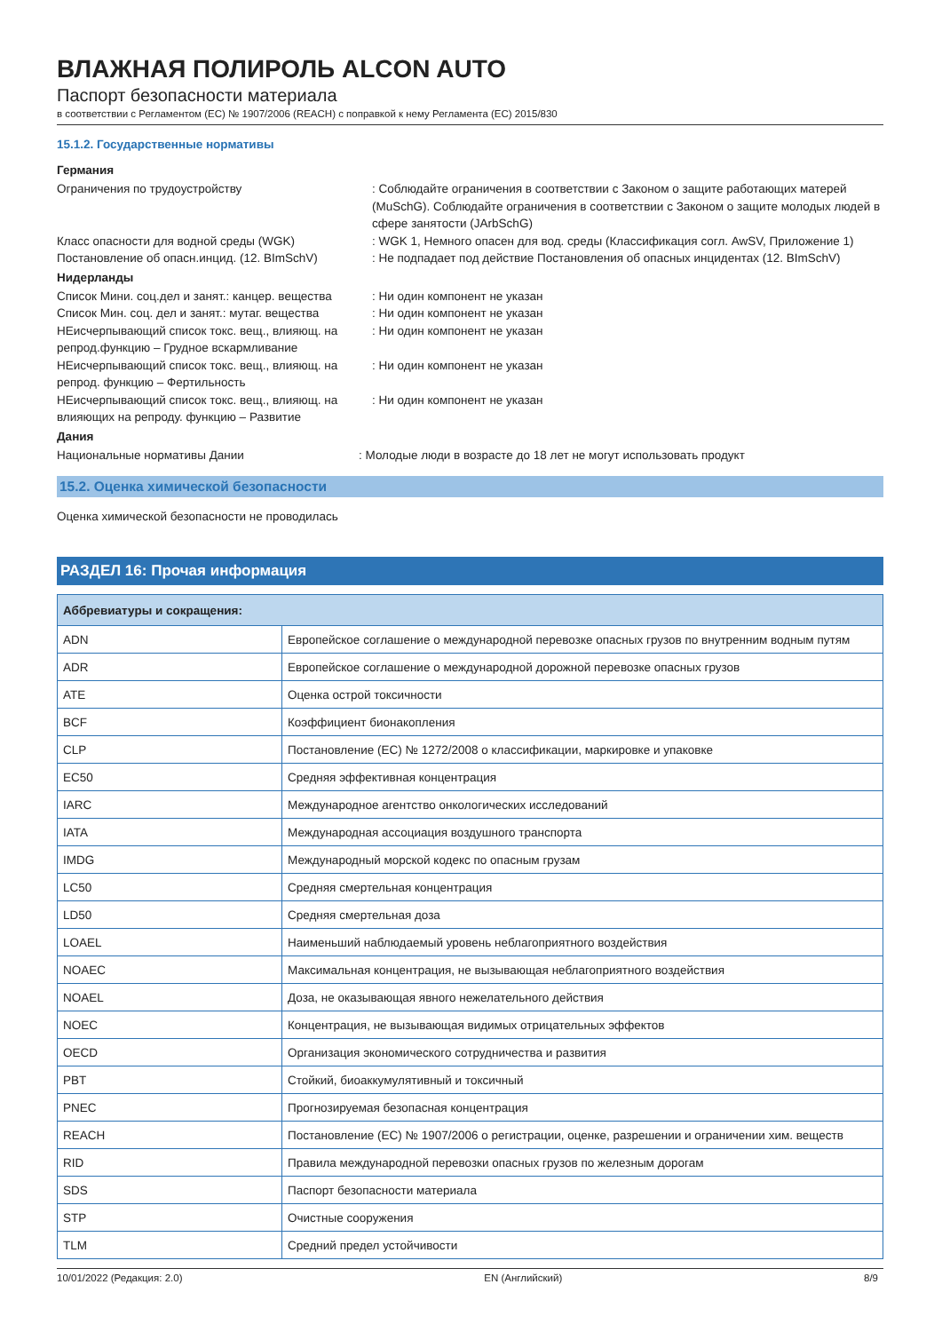ВЛАЖНАЯ ПОЛИРОЛЬ ALCON AUTO
Паспорт безопасности материала
в соответствии с Регламентом (ЕС) № 1907/2006 (REACH) с поправкой к нему Регламента (ЕС) 2015/830
15.1.2. Государственные нормативы
Германия
Ограничения по трудоустройству : Соблюдайте ограничения в соответствии с Законом о защите работающих матерей (MuSchG). Соблюдайте ограничения в соответствии с Законом о защите молодых людей в сфере занятости (JArbSchG)
Класс опасности для водной среды (WGK) : WGK 1, Немного опасен для вод. среды (Классификация согл. AwSV, Приложение 1)
Постановление об опасн.инцид. (12. BImSchV) : Не подпадает под действие Постановления об опасных инцидентах (12. BImSchV)
Нидерланды
Список Мини. соц.дел и занят.: канцер. вещества
: Ни один компонент не указан
Список Мин. соц. дел и занят.: мутаг. вещества
: Ни один компонент не указан
НЕисчерпывающий список токс. вещ., влияющ. на репрод.функцию – Грудное вскармливание
: Ни один компонент не указан
НЕисчерпывающий список токс. вещ., влияющ. на репрод. функцию – Фертильность
: Ни один компонент не указан
НЕисчерпывающий список токс. вещ., влияющ. на влияющих на репроду. функцию – Развитие
: Ни один компонент не указан
Дания
Национальные нормативы Дании : Молодые люди в возрасте до 18 лет не могут использовать продукт
15.2. Оценка химической безопасности
Оценка химической безопасности не проводилась
РАЗДЕЛ 16: Прочая информация
| Аббревиатуры и сокращения: | |
| --- | --- |
| ADN | Европейское соглашение о международной перевозке опасных грузов по внутренним водным путям |
| ADR | Европейское соглашение о международной дорожной перевозке опасных грузов |
| ATE | Оценка острой токсичности |
| BCF | Коэффициент бионакопления |
| CLP | Постановление (ЕС) № 1272/2008 о классификации, маркировке и упаковке |
| EC50 | Средняя эффективная концентрация |
| IARC | Международное агентство онкологических исследований |
| IATA | Международная ассоциация воздушного транспорта |
| IMDG | Международный морской кодекс по опасным грузам |
| LC50 | Средняя смертельная концентрация |
| LD50 | Средняя смертельная доза |
| LOAEL | Наименьший наблюдаемый уровень неблагоприятного воздействия |
| NOAEC | Максимальная концентрация, не вызывающая неблагоприятного воздействия |
| NOAEL | Доза, не оказывающая явного нежелательного действия |
| NOEC | Концентрация, не вызывающая видимых отрицательных эффектов |
| OECD | Организация экономического сотрудничества и развития |
| PBT | Стойкий, биоаккумулятивный и токсичный |
| PNEC | Прогнозируемая безопасная концентрация |
| REACH | Постановление (ЕС) № 1907/2006 о регистрации, оценке, разрешении и ограничении хим. веществ |
| RID | Правила международной перевозки опасных грузов по железным дорогам |
| SDS | Паспорт безопасности материала |
| STP | Очистные сооружения |
| TLM | Средний предел устойчивости |
10/01/2022 (Редакция: 2.0) EN (Английский) 8/9